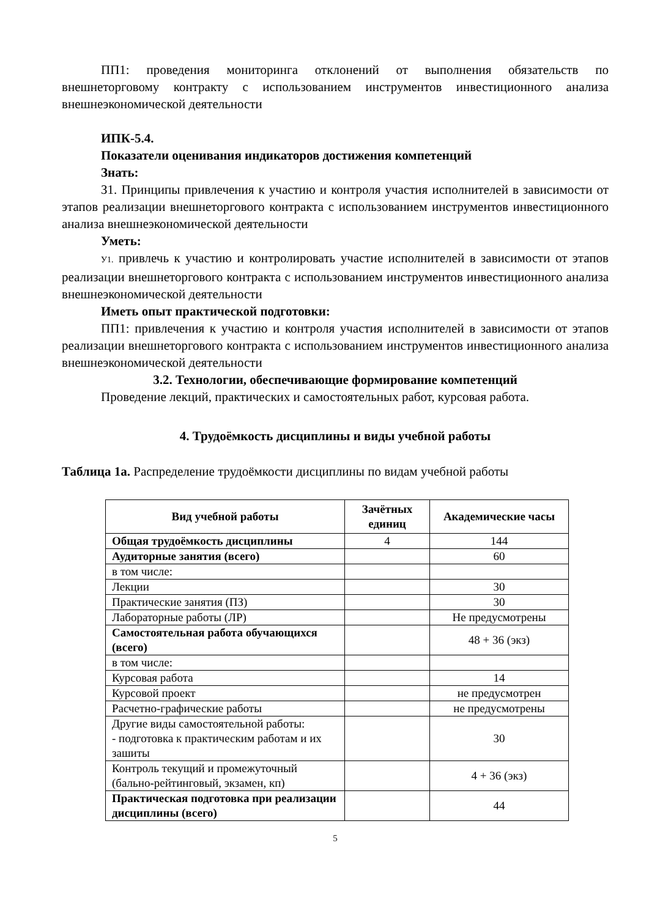ПП1: проведения мониторинга отклонений от выполнения обязательств по внешнеторговому контракту с использованием инструментов инвестиционного анализа внешнеэкономической деятельности
ИПК-5.4.
Показатели оценивания индикаторов достижения компетенций
Знать:
З1. Принципы привлечения к участию и контроля участия исполнителей в зависимости от этапов реализации внешнеторгового контракта с использованием инструментов инвестиционного анализа внешнеэкономической деятельности
Уметь:
У1. привлечь к участию и контролировать участие исполнителей в зависимости от этапов реализации внешнеторгового контракта с использованием инструментов инвестиционного анализа внешнеэкономической деятельности
Иметь опыт практической подготовки:
ПП1: привлечения к участию и контроля участия исполнителей в зависимости от этапов реализации внешнеторгового контракта с использованием инструментов инвестиционного анализа внешнеэкономической деятельности
3.2. Технологии, обеспечивающие формирование компетенций
Проведение лекций, практических и самостоятельных работ, курсовая работа.
4. Трудоёмкость дисциплины и виды учебной работы
Таблица 1а. Распределение трудоёмкости дисциплины по видам учебной работы
| Вид учебной работы | Зачётных единиц | Академические часы |
| --- | --- | --- |
| Общая трудоёмкость дисциплины | 4 | 144 |
| Аудиторные занятия (всего) | | 60 |
| в том числе: | | |
| Лекции | | 30 |
| Практические занятия (ПЗ) | | 30 |
| Лабораторные работы (ЛР) | | Не предусмотрены |
| Самостоятельная работа обучающихся (всего) | | 48 + 36 (экз) |
| в том числе: | | |
| Курсовая работа | | 14 |
| Курсовой проект | | не предусмотрен |
| Расчетно-графические работы | | не предусмотрены |
| Другие виды самостоятельной работы: - подготовка к практическим работам и их зашиты | | 30 |
| Контроль текущий и промежуточный (бально-рейтинговый, экзамен, кп) | | 4 + 36 (экз) |
| Практическая подготовка при реализации дисциплины (всего) | | 44 |
5